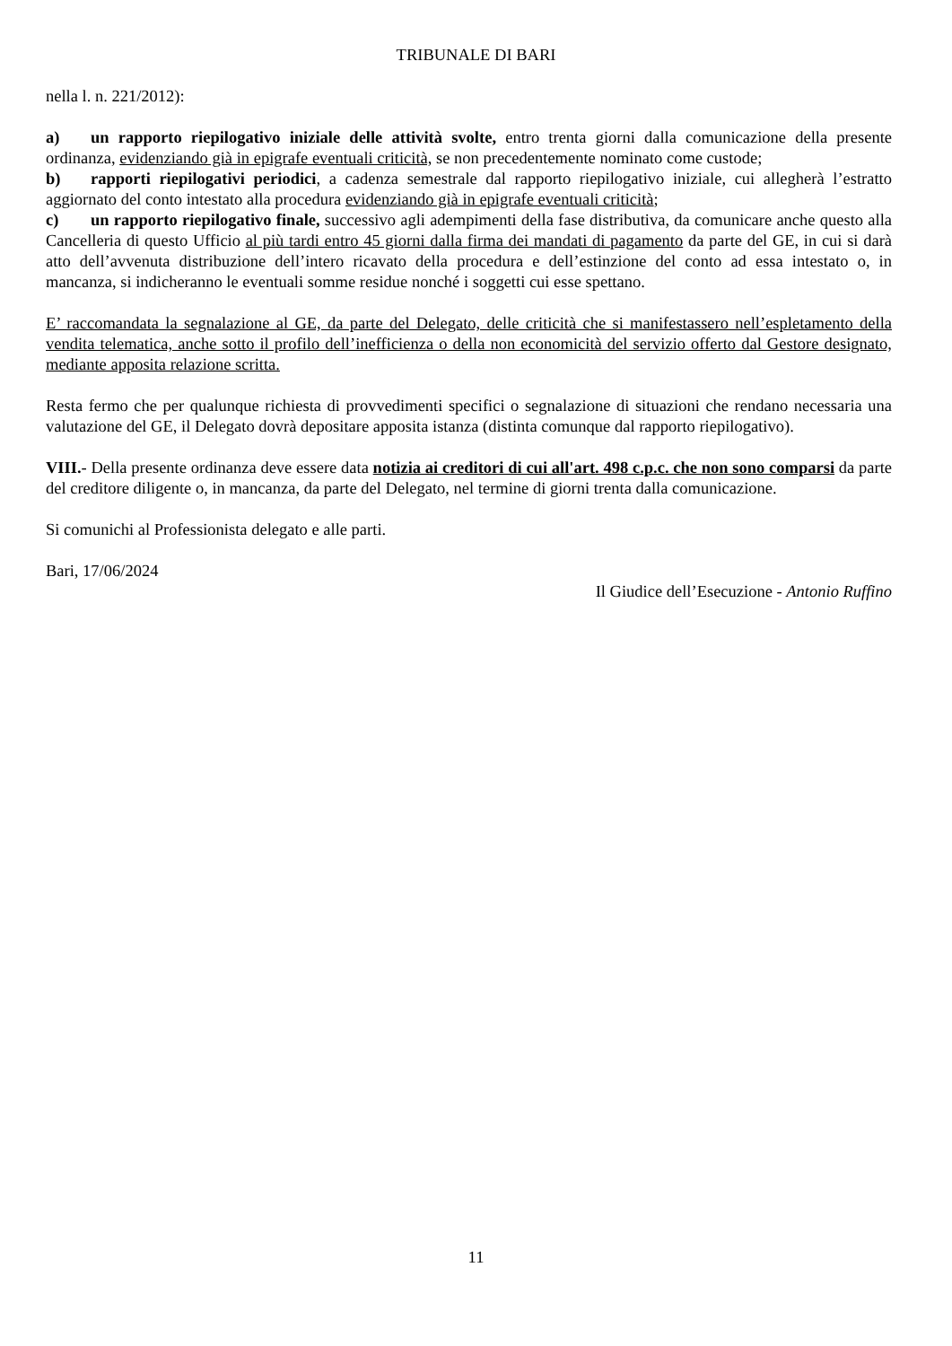TRIBUNALE DI BARI
nella l. n. 221/2012):
a) un rapporto riepilogativo iniziale delle attività svolte, entro trenta giorni dalla comunicazione della presente ordinanza, evidenziando già in epigrafe eventuali criticità, se non precedentemente nominato come custode;
b) rapporti riepilogativi periodici, a cadenza semestrale dal rapporto riepilogativo iniziale, cui allegherà l’estratto aggiornato del conto intestato alla procedura evidenziando già in epigrafe eventuali criticità;
c) un rapporto riepilogativo finale, successivo agli adempimenti della fase distributiva, da comunicare anche questo alla Cancelleria di questo Ufficio al più tardi entro 45 giorni dalla firma dei mandati di pagamento da parte del GE, in cui si darà atto dell’avvenuta distribuzione dell’intero ricavato della procedura e dell’estinzione del conto ad essa intestato o, in mancanza, si indicheranno le eventuali somme residue nonché i soggetti cui esse spettano.
E’ raccomandata la segnalazione al GE, da parte del Delegato, delle criticità che si manifestassero nell’espletamento della vendita telematica, anche sotto il profilo dell’inefficienza o della non economicità del servizio offerto dal Gestore designato, mediante apposita relazione scritta.
Resta fermo che per qualunque richiesta di provvedimenti specifici o segnalazione di situazioni che rendano necessaria una valutazione del GE, il Delegato dovrà depositare apposita istanza (distinta comunque dal rapporto riepilogativo).
VIII.- Della presente ordinanza deve essere data notizia ai creditori di cui all'art. 498 c.p.c. che non sono comparsi da parte del creditore diligente o, in mancanza, da parte del Delegato, nel termine di giorni trenta dalla comunicazione.
Si comunichi al Professionista delegato e alle parti.
Bari, 17/06/2024
Il Giudice dell’Esecuzione - Antonio Ruffino
11